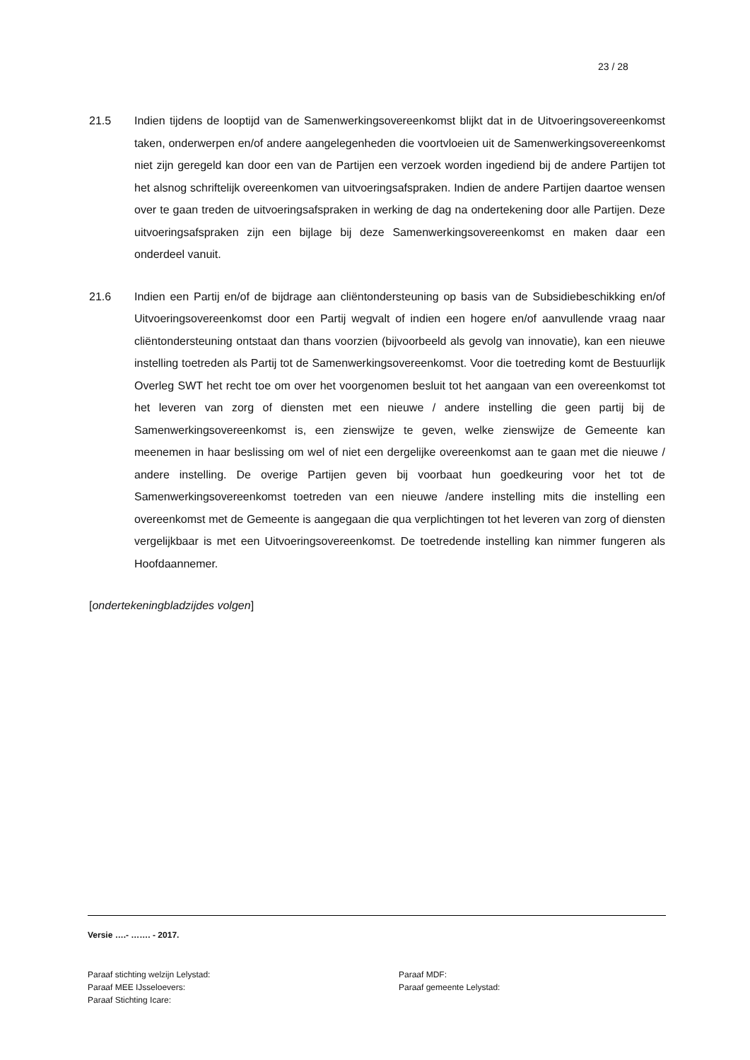23 / 28
21.5 Indien tijdens de looptijd van de Samenwerkingsovereenkomst blijkt dat in de Uitvoeringsovereenkomst taken, onderwerpen en/of andere aangelegenheden die voortvloeien uit de Samenwerkingsovereenkomst niet zijn geregeld kan door een van de Partijen een verzoek worden ingediend bij de andere Partijen tot het alsnog schriftelijk overeenkomen van uitvoeringsafspraken. Indien de andere Partijen daartoe wensen over te gaan treden de uitvoeringsafspraken in werking de dag na ondertekening door alle Partijen. Deze uitvoeringsafspraken zijn een bijlage bij deze Samenwerkingsovereenkomst en maken daar een onderdeel vanuit.
21.6 Indien een Partij en/of de bijdrage aan cliëntondersteuning op basis van de Subsidiebeschikking en/of Uitvoeringsovereenkomst door een Partij wegvalt of indien een hogere en/of aanvullende vraag naar cliëntondersteuning ontstaat dan thans voorzien (bijvoorbeeld als gevolg van innovatie), kan een nieuwe instelling toetreden als Partij tot de Samenwerkingsovereenkomst. Voor die toetreding komt de Bestuurlijk Overleg SWT het recht toe om over het voorgenomen besluit tot het aangaan van een overeenkomst tot het leveren van zorg of diensten met een nieuwe / andere instelling die geen partij bij de Samenwerkingsovereenkomst is, een zienswijze te geven, welke zienswijze de Gemeente kan meenemen in haar beslissing om wel of niet een dergelijke overeenkomst aan te gaan met die nieuwe / andere instelling. De overige Partijen geven bij voorbaat hun goedkeuring voor het tot de Samenwerkingsovereenkomst toetreden van een nieuwe /andere instelling mits die instelling een overeenkomst met de Gemeente is aangegaan die qua verplichtingen tot het leveren van zorg of diensten vergelijkbaar is met een Uitvoeringsovereenkomst. De toetredende instelling kan nimmer fungeren als Hoofdaannemer.
[ondertekeningbladzijdes volgen]
Versie ….- ……. - 2017.
Paraaf stichting welzijn Lelystad:
Paraaf MDF:
Paraaf MEE IJsseloevers:
Paraaf gemeente Lelystad:
Paraaf Stichting Icare: